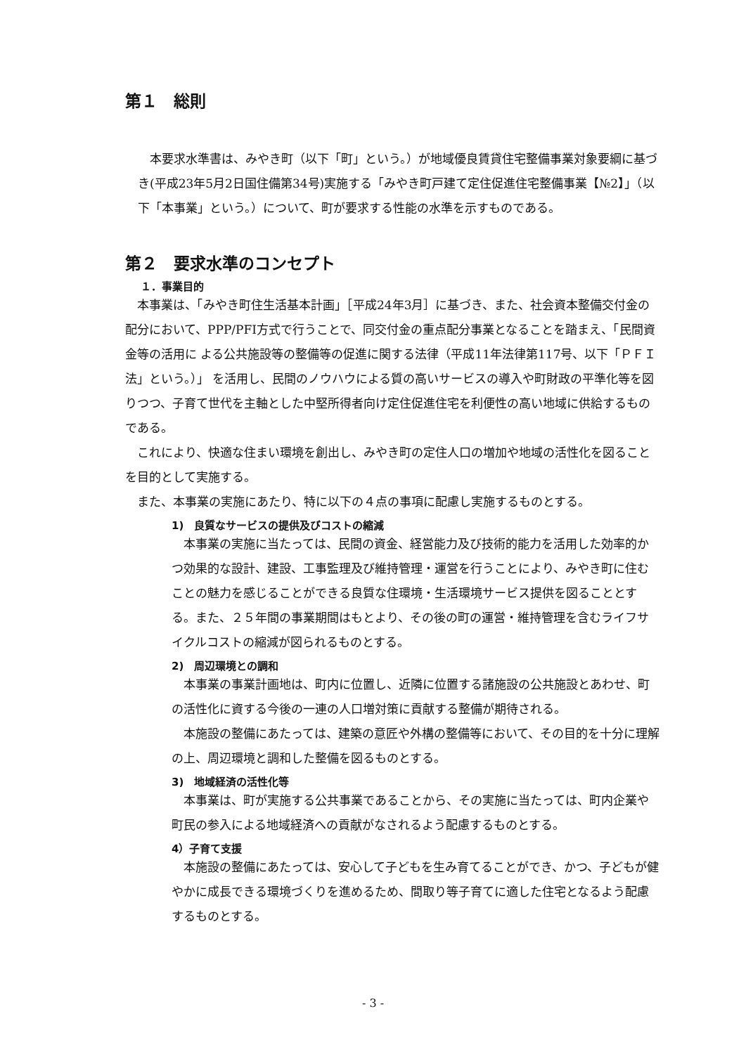第１　総則
　本要求水準書は、みやき町（以下「町」という。）が地域優良賃貸住宅整備事業対象要綱に基づき(平成23年5月2日国住備第34号)実施する「みやき町戸建て定住促進住宅整備事業【№2】」（以下「本事業」という。）について、町が要求する性能の水準を示すものである。
第２　要求水準のコンセプト
１．事業目的
　本事業は、「みやき町住生活基本計画」［平成24年3月］に基づき、また、社会資本整備交付金の配分において、PPP/PFI方式で行うことで、同交付金の重点配分事業となることを踏まえ、「民間資金等の活用に よる公共施設等の整備等の促進に関する法律（平成11年法律第117号、以下「ＰＦＩ法」という。）」 を活用し、民間のノウハウによる質の高いサービスの導入や町財政の平準化等を図りつつ、子育て世代を主軸とした中堅所得者向け定住促進住宅を利便性の高い地域に供給するものである。
　これにより、快適な住まい環境を創出し、みやき町の定住人口の増加や地域の活性化を図ることを目的として実施する。
　また、本事業の実施にあたり、特に以下の４点の事項に配慮し実施するものとする。
1)　良質なサービスの提供及びコストの縮減
　本事業の実施に当たっては、民間の資金、経営能力及び技術的能力を活用した効率的かつ効果的な設計、建設、工事監理及び維持管理・運営を行うことにより、みやき町に住むことの魅力を感じることができる良質な住環境・生活環境サービス提供を図ることとする。また、２５年間の事業期間はもとより、その後の町の運営・維持管理を含むライフサイクルコストの縮減が図られるものとする。
2)　周辺環境との調和
　本事業の事業計画地は、町内に位置し、近隣に位置する諸施設の公共施設とあわせ、町の活性化に資する今後の一連の人口増対策に貢献する整備が期待される。
　本施設の整備にあたっては、建築の意匠や外構の整備等において、その目的を十分に理解の上、周辺環境と調和した整備を図るものとする。
3)　地域経済の活性化等
　本事業は、町が実施する公共事業であることから、その実施に当たっては、町内企業や町民の参入による地域経済への貢献がなされるよう配慮するものとする。
4）子育て支援
　本施設の整備にあたっては、安心して子どもを生み育てることができ、かつ、子どもが健やかに成長できる環境づくりを進めるため、間取り等子育てに適した住宅となるよう配慮するものとする。
- 3 -